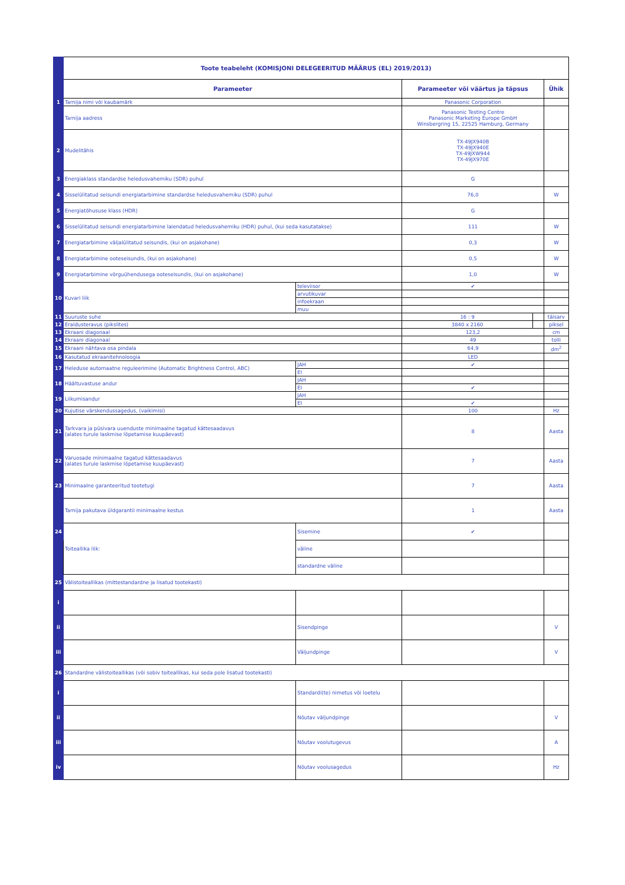| | Toote teabeleht (KOMISJONI DELEGEERITUD MÄÄRUS (EL) 2019/2013) | | | | |
| | Parameeter | | Parameeter või väärtus ja täpsus | | Ühik |
| 1 | Tarnija nimi või kaubamärk | | Panasonic Corporation | | |
| | Tarnija aadress | | Panasonic Testing Centre Panasonic Marketing Europe GmbH Winsbergring 15, 22525 Hamburg, Germany | | |
| 2 | Mudelitähis | | TX-49JX940B TX-49JX940E TX-49JXW944 TX-49JX970E | | |
| 3 | Energiaklass standardse heledusvahemiku (SDR) puhul | | G | | |
| 4 | Sisselülitatud seisundi energiatarbimine standardse heledusvahemiku (SDR) puhul | | 76,0 | | W |
| 5 | Energiatõhususe klass (HDR) | | G | | |
| 6 | Sisselülitatud seisundi energiatarbimine laiendatud heledusvahemiku (HDR) puhul, (kui seda kasutatakse) | | 111 | | W |
| 7 | Energiatarbimine väljalülitatud seisundis, (kui on asjakohane) | | 0,3 | | W |
| 8 | Energiatarbimine ooteseisundis, (kui on asjakohane) | | 0,5 | | W |
| 9 | Energiatarbimine võrguühendusega ooteseisundis, (kui on asjakohane) | | 1,0 | | W |
| 10 | Kuvari liik | televiisor | ✔ | | |
| | | arvutikuvar | | | |
| | | infoekraan | | | |
| | | muu | | | |
| 11 | Suuruste suhe | | 16 : 9 | | täisarv |
| 12 | Eraldusteravus (pikslites) | | 3840 x 2160 | | piksel |
| 13 | Ekraani diagonaal | | 123,2 | | cm |
| 14 | Ekraani diagonaal | | 49 | | tolli |
| 15 | Ekraani nähtava osa pindala | | 64,9 | | dm<sup>2</sup> |
| 16 | Kasutatud ekraanitehnoloogia | | LED | | |
| 17 | Heleduse automaatne reguleerimine (Automatic Brightness Control, ABC) | JAH | ✔ | | |
| | | EI | | | |
| 18 | Häältuvastuse andur | JAH | | | |
| | | EI | ✔ | | |
| 19 | Liikumisandur | JAH | | | |
| | | EI | ✔ | | |
| 20 | Kujutise värskendussagedus, (vaikimisi) | | 100 | | Hz |
| 21 | Tarkvara ja püsivara uuenduste minimaalne tagatud kättesaadavus (alates turule laskmise lõpetamise kuupäevast) | | 8 | | Aasta |
| 22 | Varuosade minimaalne tagatud kättesaadavus (alates turule laskmise lõpetamise kuupäevast) | | 7 | | Aasta |
| 23 | Minimaalne garanteeritud tootetugi | | 7 | | Aasta |
| | Tarnija pakutava üldgarantii minimaalne kestus | | 1 | | Aasta |
| 24 | Toiteallika liik: | Sisemine | ✔ | | |
| | | väline | | | |
| | | standardne väline | | | |
| 25 | Välistoiteallikas (mittestandardne ja lisatud tootekasti) | | | | |
| i | | | | | |
| ii | | Sisendpinge | | | V |
| iii | | Väljundpinge | | | V |
| 26 | Standardne välistoiteallikas (või sobiv toiteallikas, kui seda pole lisatud tootekasti) | | | | |
| i | | Standardi(te) nimetus või loetelu | | | |
| ii | | Nõutav väljundpinge | | | V |
| iii | | Nõutav voolutugevus | | | A |
| iv | | Nõutav voolusagedus | | | Hz |